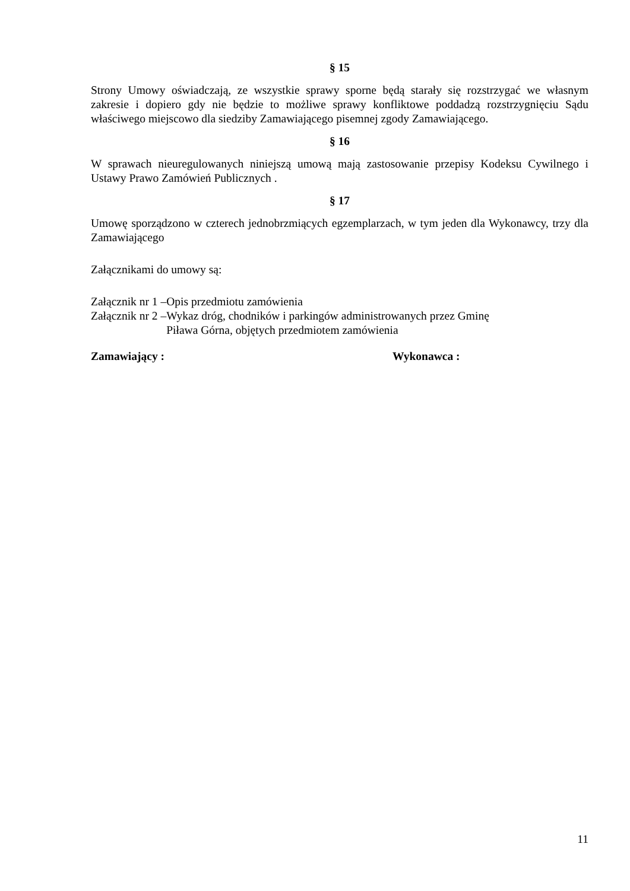§ 15
Strony Umowy oświadczają, ze wszystkie sprawy sporne będą starały się rozstrzygać we własnym zakresie i dopiero gdy nie będzie to możliwe sprawy konfliktowe poddadzą rozstrzygnięciu Sądu właściwego miejscowo dla siedziby Zamawiającego pisemnej zgody Zamawiającego.
§ 16
W sprawach nieuregulowanych niniejszą umową mają zastosowanie przepisy Kodeksu Cywilnego i Ustawy Prawo Zamówień Publicznych .
§ 17
Umowę sporządzono w czterech jednobrzmiących egzemplarzach, w tym jeden dla Wykonawcy, trzy dla Zamawiającego
Załącznikami do umowy są:
Załącznik nr 1 – Opis przedmiotu zamówienia
Załącznik nr 2 – Wykaz dróg, chodników i parkingów administrowanych przez Gminę
Piława Górna, objętych przedmiotem zamówienia
Zamawiający : Wykonawca :
11